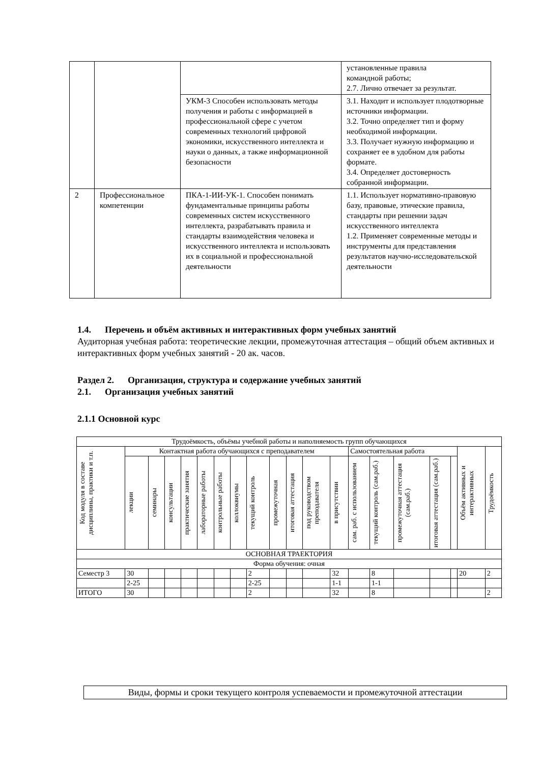| | | | установленные правила командной работы; 2.7. Лично отвечает за результат. |
| | | УКМ-3 Способен использовать методы получения и работы с информацией в профессиональной сфере с учетом современных технологий цифровой экономики, искусственного интеллекта и науки о данных, а также информационной безопасности | 3.1. Находит и использует плодотворные источники информации. 3.2. Точно определяет тип и форму необходимой информации. 3.3. Получает нужную информацию и сохраняет ее в удобном для работы формате. 3.4. Определяет достоверность собранной информации. |
| 2 | Профессиональное компетенции | ПКА-1-ИИ-УК-1. Способен понимать фундаментальные принципы работы современных систем искусственного интеллекта, разрабатывать правила и стандарты взаимодействия человека и искусственного интеллекта и использовать их в социальной и профессиональной деятельности | 1.1. Использует нормативно-правовую базу, правовые, этические правила, стандарты при решении задач искусственного интеллекта 1.2. Применяет современные методы и инструменты для представления результатов научно-исследовательской деятельности |
1.4. Перечень и объём активных и интерактивных форм учебных занятий
Аудиторная учебная работа: теоретические лекции, промежуточная аттестация – общий объем активных и интерактивных форм учебных занятий - 20 ак. часов.
Раздел 2. Организация, структура и содержание учебных занятий
2.1. Организация учебных занятий
2.1.1 Основной курс
| Трудоёмкость, объёмы учебной работы и наполняемость групп обучающихся | | | | | | | | | | | | | | | | | | | |
| Код модуля в составе дисциплины, практики и т.п. | Контактная работа обучающихся с преподавателем | | | | | | | | | | | | Самостоятельная работа | | | | | Объём активных и интерактивных | Трудоёмкость |
| | лекции | семинары | консультации | практические занятия | лабораторные работы | контрольные работы | коллоквиумы | текущий контроль | промежуточная | итоговая аттестация | под руководством преподавателя | в присутствии | сам. раб. с использованием | текущий контроль (сам.раб.) | промежуточная аттестация (сам.раб.) | итоговая аттестация (сам.раб.) | | | |
| ОСНОВНАЯ ТРАЕКТОРИЯ | | | | | | | | | | | | | | | | | | | |
| Форма обучения: очная | | | | | | | | | | | | | | | | | | | |
| Семестр 3 | 30 | | | | | | | 2 | | | | 32 | | 8 | | | | 20 | 2 |
| | 2-25 | | | | | | | 2-25 | | | | 1-1 | | 1-1 | | | | | |
| ИТОГО | 30 | | | | | | | 2 | | | | 32 | | 8 | | | | | 2 |
Виды, формы и сроки текущего контроля успеваемости и промежуточной аттестации